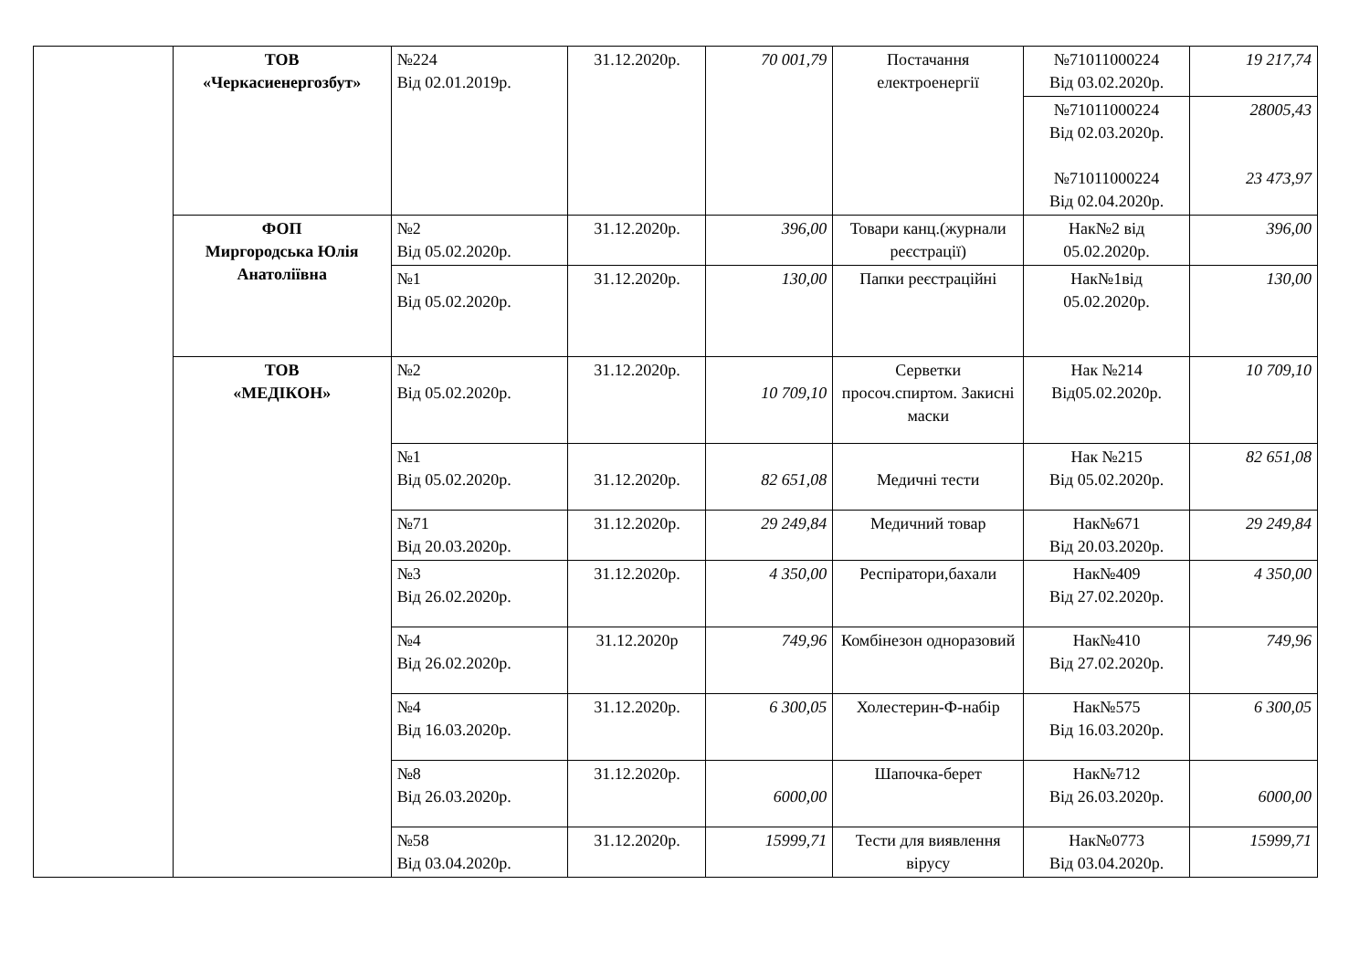| | ТОВ «Черкасиенергозбут» | №224 Від 02.01.2019р. | 31.12.2020р. | 70 001,79 | Постачання електроенергії | №71011000224 Від 03.02.2020р. | 19 217,74 |
| | | | | | | №71011000224 Від 02.03.2020р. №71011000224 Від 02.04.2020р. | 28005,43 23 473,97 |
| | ФОП Миргородська Юлія Анатоліївна | №2 Від 05.02.2020р. | 31.12.2020р. | 396,00 | Товари канц.(журнали реєстрації) | Нак№2 від 05.02.2020р. | 396,00 |
| | | №1 Від 05.02.2020р. | 31.12.2020р. | 130,00 | Папки реєстраційні | Нак№1від 05.02.2020р. | 130,00 |
| | ТОВ «МЕДІКОН» | №2 Від 05.02.2020р. | 31.12.2020р. | 10 709,10 | Серветки просоч.спиртом. Закисні маски | Нак №214 Від05.02.2020р. | 10 709,10 |
| | | №1 Від 05.02.2020р. | 31.12.2020р. | 82 651,08 | Медичні тести | Нак №215 Від 05.02.2020р. | 82 651,08 |
| | | №71 Від 20.03.2020р. | 31.12.2020р. | 29 249,84 | Медичний товар | Нак№671 Від 20.03.2020р. | 29 249,84 |
| | | №3 Від 26.02.2020р. | 31.12.2020р. | 4 350,00 | Респіратори,бахали | Нак№409 Від 27.02.2020р. | 4 350,00 |
| | | №4 Від 26.02.2020р. | 31.12.2020р | 749,96 | Комбінезон одноразовий | Нак№410 Від 27.02.2020р. | 749,96 |
| | | №4 Від 16.03.2020р. | 31.12.2020р. | 6 300,05 | Холестерин-Ф-набір | Нак№575 Від 16.03.2020р. | 6 300,05 |
| | | №8 Від 26.03.2020р. | 31.12.2020р. | 6000,00 | Шапочка-берет | Нак№712 Від 26.03.2020р. | 6000,00 |
| | | №58 Від 03.04.2020р. | 31.12.2020р. | 15999,71 | Тести для виявлення вірусу | Нак№0773 Від 03.04.2020р. | 15999,71 |